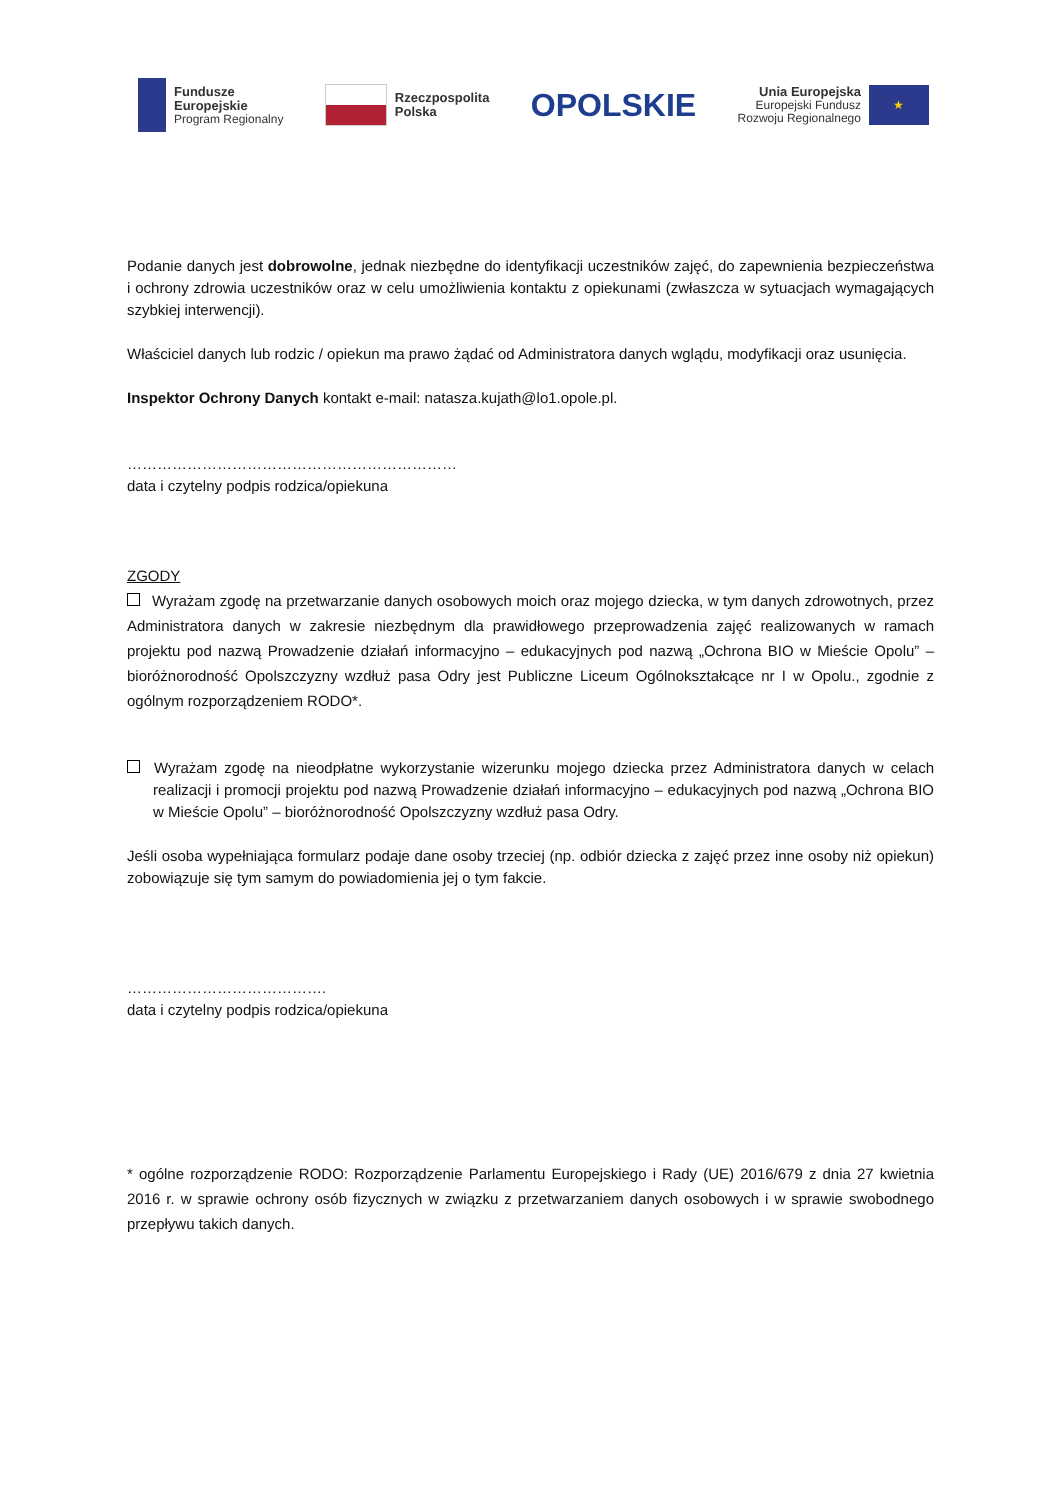Fundusze
Europejskie
Program Regionalny
Rzeczpospolita
Polska
OPOLSKIE
Unia Europejska
Europejski Fundusz
Rozwoju Regionalnego
★
Podanie danych jest dobrowolne, jednak niezbędne do identyfikacji uczestników zajęć, do zapewnienia bezpieczeństwa i ochrony zdrowia uczestników oraz w celu umożliwienia kontaktu z opiekunami (zwłaszcza w sytuacjach wymagających szybkiej interwencji).
Właściciel danych lub rodzic / opiekun ma prawo żądać od Administratora danych wglądu, modyfikacji oraz usunięcia.
Inspektor Ochrony Danych kontakt e-mail: natasza.kujath@lo1.opole.pl.
…………………………………………………………
data i czytelny podpis rodzica/opiekuna
ZGODY
Wyrażam zgodę na przetwarzanie danych osobowych moich oraz mojego dziecka, w tym danych zdrowotnych, przez Administratora danych w zakresie niezbędnym dla prawidłowego przeprowadzenia zajęć realizowanych w ramach projektu pod nazwą Prowadzenie działań informacyjno – edukacyjnych pod nazwą „Ochrona BIO w Mieście Opolu” – bioróżnorodność Opolszczyzny wzdłuż pasa Odry jest Publiczne Liceum Ogólnokształcące nr I w Opolu., zgodnie z ogólnym rozporządzeniem RODO*.
Wyrażam zgodę na nieodpłatne wykorzystanie wizerunku mojego dziecka przez Administratora danych w celach realizacji i promocji projektu pod nazwą Prowadzenie działań informacyjno – edukacyjnych pod nazwą „Ochrona BIO w Mieście Opolu” – bioróżnorodność Opolszczyzny wzdłuż pasa Odry.
Jeśli osoba wypełniająca formularz podaje dane osoby trzeciej (np. odbiór dziecka z zajęć przez inne osoby niż opiekun) zobowiązuje się tym samym do powiadomienia jej o tym fakcie.
………………………………….
data i czytelny podpis rodzica/opiekuna
* ogólne rozporządzenie RODO: Rozporządzenie Parlamentu Europejskiego i Rady (UE) 2016/679 z dnia 27 kwietnia 2016 r. w sprawie ochrony osób fizycznych w związku z przetwarzaniem danych osobowych i w sprawie swobodnego przepływu takich danych.